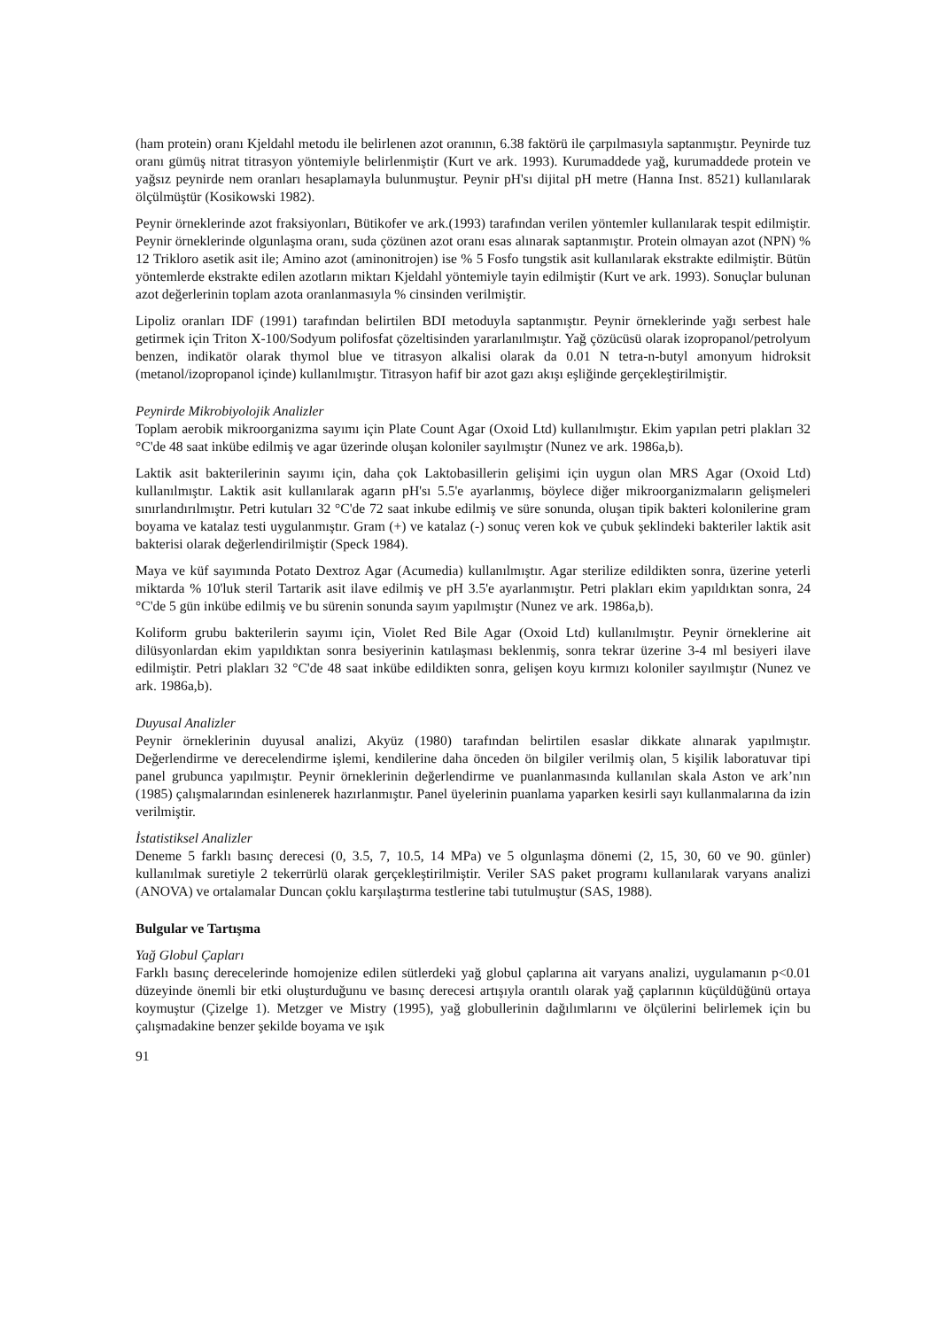(ham protein) oranı Kjeldahl metodu ile belirlenen azot oranının, 6.38 faktörü ile çarpılmasıyla saptanmıştır. Peynirde tuz oranı gümüş nitrat titrasyon yöntemiyle belirlenmiştir (Kurt ve ark. 1993). Kurumaddede yağ, kurumaddede protein ve yağsız peynirde nem oranları hesaplamayla bulunmuştur. Peynir pH'sı dijital pH metre (Hanna Inst. 8521) kullanılarak ölçülmüştür (Kosikowski 1982).
Peynir örneklerinde azot fraksiyonları, Bütikofer ve ark.(1993) tarafından verilen yöntemler kullanılarak tespit edilmiştir. Peynir örneklerinde olgunlaşma oranı, suda çözünen azot oranı esas alınarak saptanmıştır. Protein olmayan azot (NPN) % 12 Trikloro asetik asit ile; Amino azot (aminonitrojen) ise % 5 Fosfo tungstik asit kullanılarak ekstrakte edilmiştir. Bütün yöntemlerde ekstrakte edilen azotların miktarı Kjeldahl yöntemiyle tayin edilmiştir (Kurt ve ark. 1993). Sonuçlar bulunan azot değerlerinin toplam azota oranlanmasıyla % cinsinden verilmiştir.
Lipoliz oranları IDF (1991) tarafından belirtilen BDI metoduyla saptanmıştır. Peynir örneklerinde yağı serbest hale getirmek için Triton X-100/Sodyum polifosfat çözeltisinden yararlanılmıştır. Yağ çözücüsü olarak izopropanol/petrolyum benzen, indikatör olarak thymol blue ve titrasyon alkalisi olarak da 0.01 N tetra-n-butyl amonyum hidroksit (metanol/izopropanol içinde) kullanılmıştır. Titrasyon hafif bir azot gazı akışı eşliğinde gerçekleştirilmiştir.
Peynirde Mikrobiyolojik Analizler
Toplam aerobik mikroorganizma sayımı için Plate Count Agar (Oxoid Ltd) kullanılmıştır. Ekim yapılan petri plakları 32 °C'de 48 saat inkübe edilmiş ve agar üzerinde oluşan koloniler sayılmıştır (Nunez ve ark. 1986a,b).
Laktik asit bakterilerinin sayımı için, daha çok Laktobasillerin gelişimi için uygun olan MRS Agar (Oxoid Ltd) kullanılmıştır. Laktik asit kullanılarak agarın pH'sı 5.5'e ayarlanmış, böylece diğer mikroorganizmaların gelişmeleri sınırlandırılmıştır. Petri kutuları 32 °C'de 72 saat inkube edilmiş ve süre sonunda, oluşan tipik bakteri kolonilerine gram boyama ve katalaz testi uygulanmıştır. Gram (+) ve katalaz (-) sonuç veren kok ve çubuk şeklindeki bakteriler laktik asit bakterisi olarak değerlendirilmiştir (Speck 1984).
Maya ve küf sayımında Potato Dextroz Agar (Acumedia) kullanılmıştır. Agar sterilize edildikten sonra, üzerine yeterli miktarda % 10'luk steril Tartarik asit ilave edilmiş ve pH 3.5'e ayarlanmıştır. Petri plakları ekim yapıldıktan sonra, 24 °C'de 5 gün inkübe edilmiş ve bu sürenin sonunda sayım yapılmıştır (Nunez ve ark. 1986a,b).
Koliform grubu bakterilerin sayımı için, Violet Red Bile Agar (Oxoid Ltd) kullanılmıştır. Peynir örneklerine ait dilüsyonlardan ekim yapıldıktan sonra besiyerinin katılaşması beklenmiş, sonra tekrar üzerine 3-4 ml besiyeri ilave edilmiştir. Petri plakları 32 °C'de 48 saat inkübe edildikten sonra, gelişen koyu kırmızı koloniler sayılmıştır (Nunez ve ark. 1986a,b).
Duyusal Analizler
Peynir örneklerinin duyusal analizi, Akyüz (1980) tarafından belirtilen esaslar dikkate alınarak yapılmıştır. Değerlendirme ve derecelendirme işlemi, kendilerine daha önceden ön bilgiler verilmiş olan, 5 kişilik laboratuvar tipi panel grubunca yapılmıştır. Peynir örneklerinin değerlendirme ve puanlanmasında kullanılan skala Aston ve ark’nın (1985) çalışmalarından esinlenerek hazırlanmıştır. Panel üyelerinin puanlama yaparken kesirli sayı kullanmalarına da izin verilmiştir.
İstatistiksel Analizler
Deneme 5 farklı basınç derecesi (0, 3.5, 7, 10.5, 14 MPa) ve 5 olgunlaşma dönemi (2, 15, 30, 60 ve 90. günler) kullanılmak suretiyle 2 tekerrürlü olarak gerçekleştirilmiştir. Veriler SAS paket programı kullanılarak varyans analizi (ANOVA) ve ortalamalar Duncan çoklu karşılaştırma testlerine tabi tutulmuştur (SAS, 1988).
Bulgular ve Tartışma
Yağ Globul Çapları
Farklı basınç derecelerinde homojenize edilen sütlerdeki yağ globul çaplarına ait varyans analizi, uygulamanın p<0.01 düzeyinde önemli bir etki oluşturduğunu ve basınç derecesi artışıyla orantılı olarak yağ çaplarının küçüldüğünü ortaya koymuştur (Çizelge 1). Metzger ve Mistry (1995), yağ globullerinin dağılımlarını ve ölçülerini belirlemek için bu çalışmadakine benzer şekilde boyama ve ışık
91